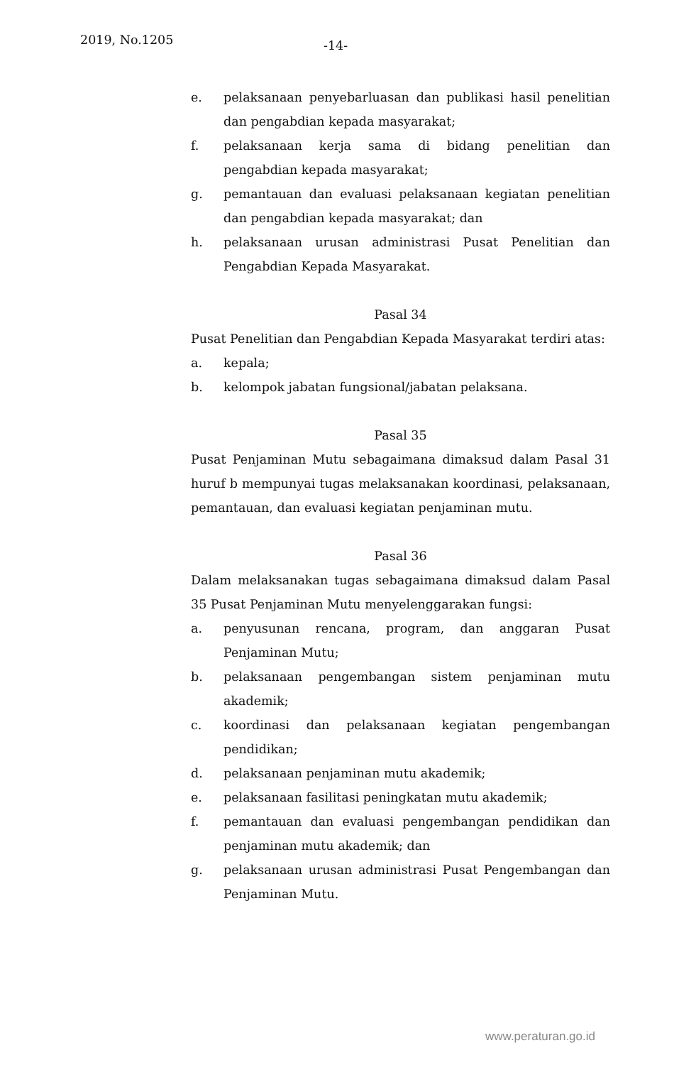2019, No.1205 -14-
e. pelaksanaan penyebarluasan dan publikasi hasil penelitian dan pengabdian kepada masyarakat;
f. pelaksanaan kerja sama di bidang penelitian dan pengabdian kepada masyarakat;
g. pemantauan dan evaluasi pelaksanaan kegiatan penelitian dan pengabdian kepada masyarakat; dan
h. pelaksanaan urusan administrasi Pusat Penelitian dan Pengabdian Kepada Masyarakat.
Pasal 34
Pusat Penelitian dan Pengabdian Kepada Masyarakat terdiri atas:
a. kepala;
b. kelompok jabatan fungsional/jabatan pelaksana.
Pasal 35
Pusat Penjaminan Mutu sebagaimana dimaksud dalam Pasal 31 huruf b mempunyai tugas melaksanakan koordinasi, pelaksanaan, pemantauan, dan evaluasi kegiatan penjaminan mutu.
Pasal 36
Dalam melaksanakan tugas sebagaimana dimaksud dalam Pasal 35 Pusat Penjaminan Mutu menyelenggarakan fungsi:
a. penyusunan rencana, program, dan anggaran Pusat Penjaminan Mutu;
b. pelaksanaan pengembangan sistem penjaminan mutu akademik;
c. koordinasi dan pelaksanaan kegiatan pengembangan pendidikan;
d. pelaksanaan penjaminan mutu akademik;
e. pelaksanaan fasilitasi peningkatan mutu akademik;
f. pemantauan dan evaluasi pengembangan pendidikan dan penjaminan mutu akademik; dan
g. pelaksanaan urusan administrasi Pusat Pengembangan dan Penjaminan Mutu.
www.peraturan.go.id